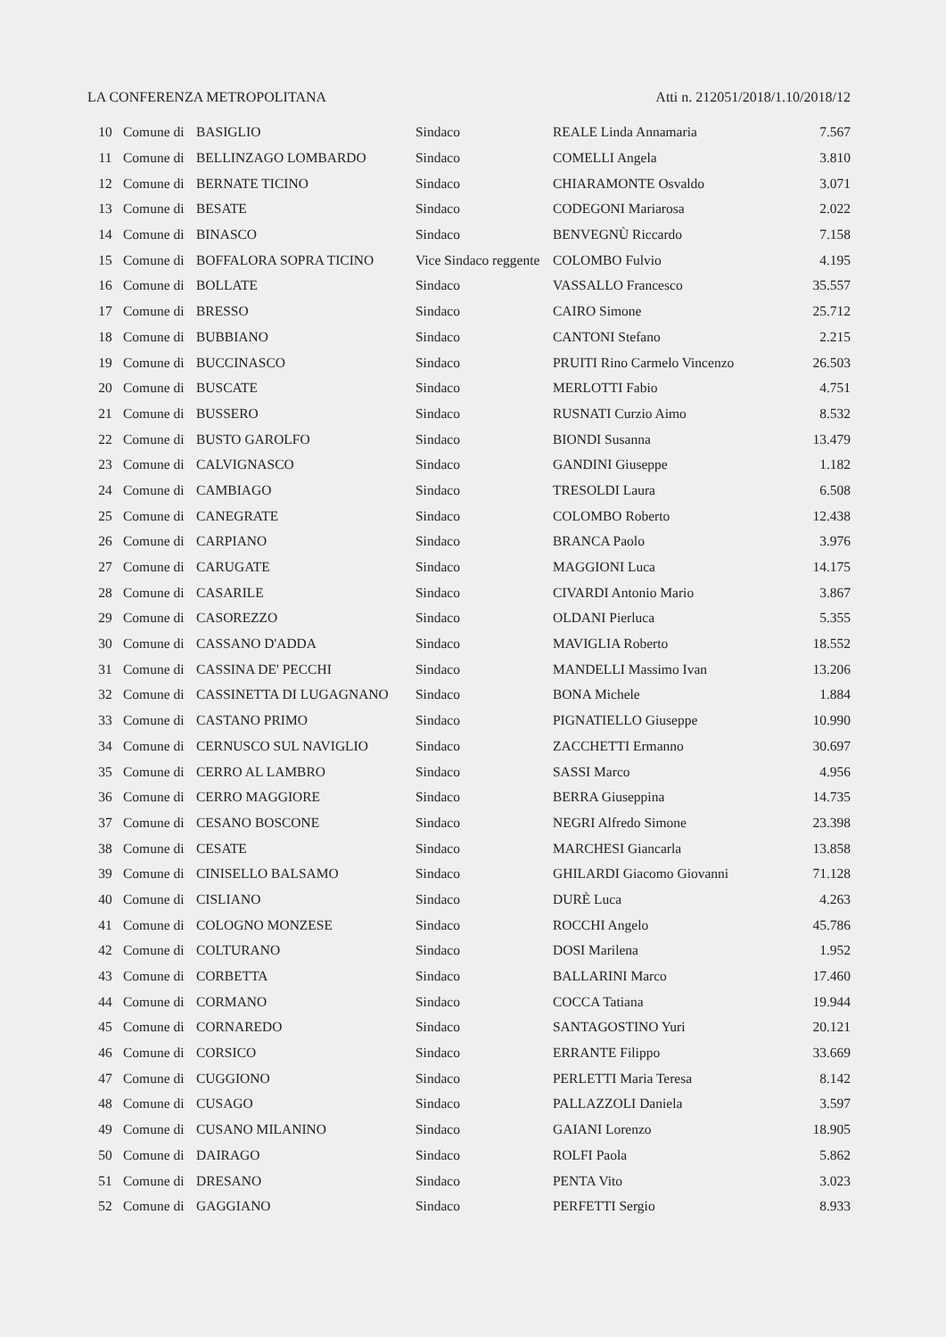LA CONFERENZA METROPOLITANA Atti n. 212051/2018/1.10/2018/12
| 10 | Comune di | BASIGLIO | Sindaco | REALE Linda Annamaria | 7.567 |
| 11 | Comune di | BELLINZAGO LOMBARDO | Sindaco | COMELLI Angela | 3.810 |
| 12 | Comune di | BERNATE TICINO | Sindaco | CHIARAMONTE Osvaldo | 3.071 |
| 13 | Comune di | BESATE | Sindaco | CODEGONI Mariarosa | 2.022 |
| 14 | Comune di | BINASCO | Sindaco | BENVEGNÙ Riccardo | 7.158 |
| 15 | Comune di | BOFFALORA SOPRA TICINO | Vice Sindaco reggente | COLOMBO Fulvio | 4.195 |
| 16 | Comune di | BOLLATE | Sindaco | VASSALLO Francesco | 35.557 |
| 17 | Comune di | BRESSO | Sindaco | CAIRO Simone | 25.712 |
| 18 | Comune di | BUBBIANO | Sindaco | CANTONI Stefano | 2.215 |
| 19 | Comune di | BUCCINASCO | Sindaco | PRUITI Rino Carmelo Vincenzo | 26.503 |
| 20 | Comune di | BUSCATE | Sindaco | MERLOTTI Fabio | 4.751 |
| 21 | Comune di | BUSSERO | Sindaco | RUSNATI Curzio Aimo | 8.532 |
| 22 | Comune di | BUSTO GAROLFO | Sindaco | BIONDI Susanna | 13.479 |
| 23 | Comune di | CALVIGNASCO | Sindaco | GANDINI Giuseppe | 1.182 |
| 24 | Comune di | CAMBIAGO | Sindaco | TRESOLDI Laura | 6.508 |
| 25 | Comune di | CANEGRATE | Sindaco | COLOMBO Roberto | 12.438 |
| 26 | Comune di | CARPIANO | Sindaco | BRANCA Paolo | 3.976 |
| 27 | Comune di | CARUGATE | Sindaco | MAGGIONI Luca | 14.175 |
| 28 | Comune di | CASARILE | Sindaco | CIVARDI Antonio Mario | 3.867 |
| 29 | Comune di | CASOREZZO | Sindaco | OLDANI Pierluca | 5.355 |
| 30 | Comune di | CASSANO D'ADDA | Sindaco | MAVIGLIA Roberto | 18.552 |
| 31 | Comune di | CASSINA DE' PECCHI | Sindaco | MANDELLI Massimo Ivan | 13.206 |
| 32 | Comune di | CASSINETTA DI LUGAGNANO | Sindaco | BONA Michele | 1.884 |
| 33 | Comune di | CASTANO PRIMO | Sindaco | PIGNATIELLO Giuseppe | 10.990 |
| 34 | Comune di | CERNUSCO SUL NAVIGLIO | Sindaco | ZACCHETTI Ermanno | 30.697 |
| 35 | Comune di | CERRO AL LAMBRO | Sindaco | SASSI Marco | 4.956 |
| 36 | Comune di | CERRO MAGGIORE | Sindaco | BERRA Giuseppina | 14.735 |
| 37 | Comune di | CESANO BOSCONE | Sindaco | NEGRI Alfredo Simone | 23.398 |
| 38 | Comune di | CESATE | Sindaco | MARCHESI Giancarla | 13.858 |
| 39 | Comune di | CINISELLO BALSAMO | Sindaco | GHILARDI Giacomo Giovanni | 71.128 |
| 40 | Comune di | CISLIANO | Sindaco | DURÈ Luca | 4.263 |
| 41 | Comune di | COLOGNO MONZESE | Sindaco | ROCCHI Angelo | 45.786 |
| 42 | Comune di | COLTURANO | Sindaco | DOSI Marilena | 1.952 |
| 43 | Comune di | CORBETTA | Sindaco | BALLARINI Marco | 17.460 |
| 44 | Comune di | CORMANO | Sindaco | COCCA Tatiana | 19.944 |
| 45 | Comune di | CORNAREDO | Sindaco | SANTAGOSTINO Yuri | 20.121 |
| 46 | Comune di | CORSICO | Sindaco | ERRANTE Filippo | 33.669 |
| 47 | Comune di | CUGGIONO | Sindaco | PERLETTI Maria Teresa | 8.142 |
| 48 | Comune di | CUSAGO | Sindaco | PALLAZZOLI Daniela | 3.597 |
| 49 | Comune di | CUSANO MILANINO | Sindaco | GAIANI Lorenzo | 18.905 |
| 50 | Comune di | DAIRAGO | Sindaco | ROLFI Paola | 5.862 |
| 51 | Comune di | DRESANO | Sindaco | PENTA Vito | 3.023 |
| 52 | Comune di | GAGGIANO | Sindaco | PERFETTI Sergio | 8.933 |